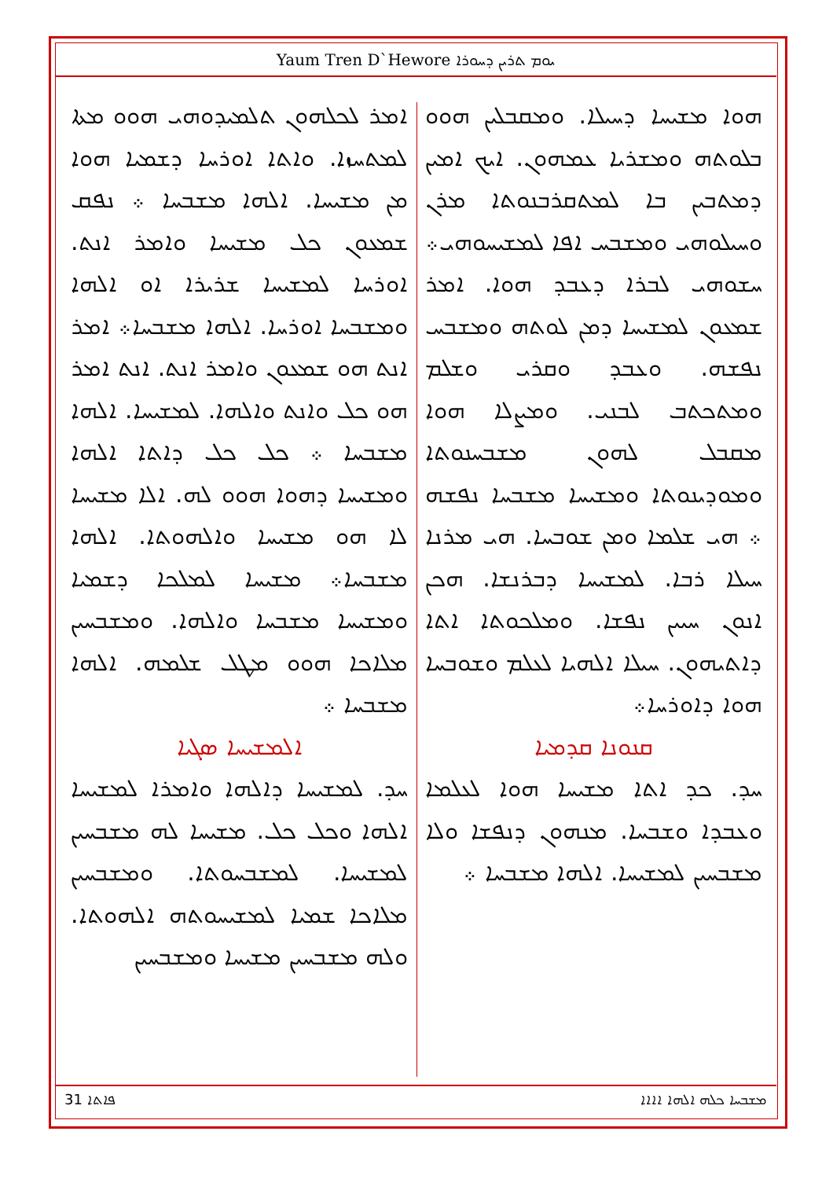Yaum Tren D`Hewore ܝܘܡ ܬܪܝܢ ܕܚܘܪܐ
ܗܘܐ ܡܫܝܚܐ ܕܚܝܠܐ. ܘܡܩܒܠܝܢ ܗܘܘ ܒܠܘܬܗ ܘܡܫܪܝܐ ܥܡܗܘܢ. ܐܝܟ ܐܡܝܢ ܕܡܬܒܝܢ ܒܐ ܠܡܬܩܪܒܢܘܬܐ ܡܪܢ ܘܚܝܠܘܗܝ ܘܡܫܒܚ ܐܦܐ ܠܡܫܝܚܘܗܝ܀ ܚܫܘܗܝ ܠܒܪܐ ܕܥܒܕ ܗܘܐ. ܐܡܪ ܫܡܥܘܢ ܠܡܫܝܚܐ ܕܡܢ ܠܘܬܗ ܘܡܫܒܚ ܢܦܫܗ. ܘܥܒܕ ܘܩܪܝ ܘܫܠܡ ܘܡܬܟܬܒ ܠܒܢܝ. ܘܡܨܠܐ ܗܘܐ ܡܩܒܠ ܠܗܘܢ ܡܫܒܚܢܘܬܐ ܘܡܘܕܝܢܘܬܐ ܘܡܫܝܚܐ ܡܫܒܚܐ ܢܦܫܗ ܀ ܗܝ ܫܠܡܐ ܘܡܢ ܫܘܒܚܐ. ܗܝ ܡܪܢܐ ܚܝܠܐ ܪܒܐ. ܠܡܫܝܚܐ ܕܒܪܢܫܐ. ܗܟܢ ܐܢܘܢ ܚܝܝܢ ܢܦܫܐ. ܘܡܠܟܘܬܐ ܐܬܐ ܕܐܬܝܗܘܢ. ܚܝܠܐ ܐܠܗܝܐ ܠܥܠܡ ܘܫܘܒܚܐ ܗܘܐ ܕܐܘܪܚܐ܀
ܩܢܘܢܐ ܩܕܡܝܐ
ܚܕ. ܟܕ ܐܬܐ ܡܫܝܚܐ ܗܘܐ ܠܥܠܡܐ ܘܥܒܕܐ ܘܫܒܚܐ. ܡܢܗܘܢ ܕܢܦܫܐ ܘܠܐ ܡܫܒܚܝܢ ܠܡܫܝܚܐ. ܐܠܗܐ ܡܫܒܚܐ ܀
ܐܡܪ ܠܟܠܗܘܢ ܬܠܡܝܕܘܗܝ ܗܘܘ ܡܬܐ ܠܡܬܚܙܐ. ܘܐܬܐ ܐܘܪܚܐ ܕܫܡܝܐ ܗܘܐ ܡܢ ܡܫܝܚܐ. ܐܠܗܐ ܡܫܒܚܐ ܀ ܢܦܩ ܫܡܥܘܢ ܟܠ ܡܫܝܚܐ ܘܐܡܪ ܐܢܬ. ܐܘܪܚܐ ܠܡܫܝܚܐ ܫܪܝܪܐ ܐܘ ܐܠܗܐ ܘܡܫܒܚܐ ܐܘܪܚܐ. ܐܠܗܐ ܡܫܒܚܐ܀ ܐܡܪ ܐܢܬ ܗܘ ܫܡܥܘܢ ܘܐܡܪ ܐܢܬ. ܐܢܬ ܐܡܪ ܗܘ ܟܠ ܘܐܢܬ ܘܐܠܗܐ. ܠܡܫܝܚܐ. ܐܠܗܐ ܡܫܒܚܐ ܀ ܟܠ ܟܠ ܕܐܬܐ ܐܠܗܐ ܘܡܫܝܚܐ ܕܗܘܐ ܗܘܘ ܠܗ. ܐܠܐ ܡܫܝܚܐ ܠܐ ܗܘ ܡܫܝܚܐ ܘܐܠܗܘܬܐ. ܐܠܗܐ ܡܫܒܚܐ܀ ܡܫܝܚܐ ܠܡܠܟܐ ܕܫܡܝܐ ܘܡܫܝܚܐ ܡܫܒܚܐ ܘܐܠܗܐ. ܘܡܫܒܚܝܢ ܡܠܐܟܐ ܗܘܘ ܡܛܠ ܫܠܡܗ. ܐܠܗܐ ܡܫܒܚܐ ܀
ܐܠܡܫܝܚܐ ܣܓܝܐ
ܚܕ. ܠܡܫܝܚܐ ܕܐܠܗܐ ܘܐܡܪܐ ܠܡܫܝܚܐ ܐܠܗܐ ܘܟܠ ܟܠ. ܡܫܝܚܐ ܠܗ ܡܫܒܚܝܢ ܠܡܫܝܚܐ. ܠܡܫܒܚܘܬܐ. ܘܡܫܒܚܝܢ ܡܠܐܟܐ ܫܡܝܐ ܠܡܫܝܚܘܬܗ ܐܠܗܘܬܐ. ܘܠܗ ܡܫܒܚܝܢ ܡܫܝܚܐ ܘܡܫܒܚܝܢ
ܦܐܬܐ 31 ܡܫܒܚܐ ܟܠܗ ܐܠܗܐ ܐܐܐܐ